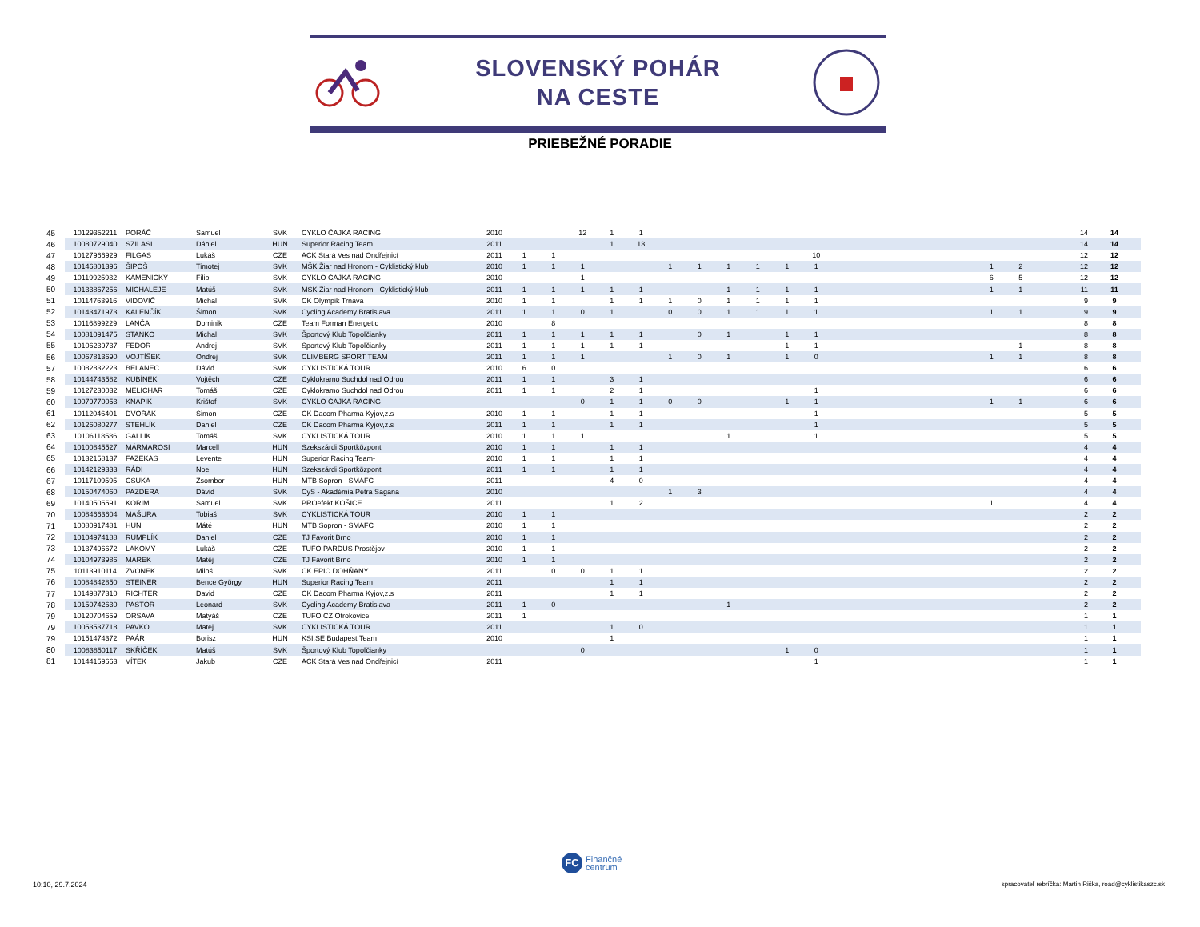SLOVENSKÝ POHÁR
NA CESTE
PRIEBEŽNÉ PORADIE
| 45 | 10129352211 | PORÁČ | Samuel | SVK | CYKLO ČAJKA RACING | 2010 | | | 12 | 1 | 1 | | | | | | | | | | | | | | 14 | 14 |
| 46 | 10080729040 | SZILASI | Dániel | HUN | Superior Racing Team | 2011 | | | | 1 | 13 | | | | | | | | | | | | | | 14 | 14 |
| 47 | 10127966929 | FILGAS | Lukáš | CZE | ACK Stará Ves nad Ondřejnicí | 2011 | 1 | 1 | | | | | | | | | 10 | | | | | | | | 12 | 12 |
| 48 | 10146801396 | ŠIPOŠ | Timotej | SVK | MŠK Žiar nad Hronom - Cyklistický klub | 2010 | 1 | 1 | 1 | | | 1 | 1 | 1 | 1 | 1 | 1 | | | | | | 1 | 2 | 12 | 12 |
| 49 | 10119925932 | KAMENICKÝ | Filip | SVK | CYKLO ČAJKA RACING | 2010 | | | 1 | | | | | | | | | | | | | | 6 | 5 | 12 | 12 |
| 50 | 10133867256 | MICHALEJE | Matúš | SVK | MŠK Žiar nad Hronom - Cyklistický klub | 2011 | 1 | 1 | 1 | 1 | 1 | | | 1 | 1 | 1 | 1 | | | | | | 1 | 1 | 11 | 11 |
| 51 | 10114763916 | VIDOVIČ | Michal | SVK | CK Olympik Trnava | 2010 | 1 | 1 | | 1 | 1 | 1 | 0 | 1 | 1 | 1 | 1 | | | | | | | | 9 | 9 |
| 52 | 10143471973 | KALENČÍK | Šimon | SVK | Cycling Academy Bratislava | 2011 | 1 | 1 | 0 | 1 | | 0 | 0 | 1 | 1 | 1 | 1 | | | | | | 1 | 1 | 9 | 9 |
| 53 | 10116899229 | LANČA | Dominik | CZE | Team Forman Energetic | 2010 | | 8 | | | | | | | | | | | | | | | | | 8 | 8 |
| 54 | 10081091475 | STANKO | Michal | SVK | Športový Klub Topoľčianky | 2011 | 1 | 1 | 1 | 1 | 1 | | 0 | 1 | | 1 | 1 | | | | | | | | 8 | 8 |
| 55 | 10106239737 | FEDOR | Andrej | SVK | Športový Klub Topoľčianky | 2011 | 1 | 1 | 1 | 1 | 1 | | | | | 1 | 1 | | | | | | | 1 | 8 | 8 |
| 56 | 10067813690 | VOJTÍŠEK | Ondrej | SVK | CLIMBERG SPORT TEAM | 2011 | 1 | 1 | 1 | | | 1 | 0 | 1 | | 1 | 0 | | | | | | 1 | 1 | 8 | 8 |
| 57 | 10082832223 | BELANEC | Dávid | SVK | CYKLISTICKÁ TOUR | 2010 | 6 | 0 | | | | | | | | | | | | | | | | | 6 | 6 |
| 58 | 10144743582 | KUBÍNEK | Vojtěch | CZE | Cyklokramo Suchdol nad Odrou | 2011 | 1 | 1 | | 3 | 1 | | | | | | | | | | | | | | 6 | 6 |
| 59 | 10127230032 | MELICHAR | Tomáš | CZE | Cyklokramo Suchdol nad Odrou | 2011 | 1 | 1 | | 2 | 1 | | | | | | 1 | | | | | | | | 6 | 6 |
| 60 | 10079770053 | KNAPÍK | Krištof | SVK | CYKLO ČAJKA RACING | | | | 0 | 1 | 1 | 0 | 0 | | | 1 | 1 | | | | | | 1 | 1 | 6 | 6 |
| 61 | 10112046401 | DVOŘÁK | Šimon | CZE | CK Dacom Pharma Kyjov,z.s | 2010 | 1 | 1 | | 1 | 1 | | | | | | 1 | | | | | | | | 5 | 5 |
| 62 | 10126080277 | STEHLÍK | Daniel | CZE | CK Dacom Pharma Kyjov,z.s | 2011 | 1 | 1 | | 1 | 1 | | | | | | 1 | | | | | | | | 5 | 5 |
| 63 | 10106118586 | GALLIK | Tomáš | SVK | CYKLISTICKÁ TOUR | 2010 | 1 | 1 | 1 | | | | | 1 | | | 1 | | | | | | | | 5 | 5 |
| 64 | 10100845527 | MÁRMAROSI | Marcell | HUN | Szekszárdi Sportközpont | 2010 | 1 | 1 | | 1 | 1 | | | | | | | | | | | | | | 4 | 4 |
| 65 | 10132158137 | FAZEKAS | Levente | HUN | Superior Racing Team- | 2010 | 1 | 1 | | 1 | 1 | | | | | | | | | | | | | | 4 | 4 |
| 66 | 10142129333 | RÁDI | Noel | HUN | Szekszárdi Sportközpont | 2011 | 1 | 1 | | 1 | 1 | | | | | | | | | | | | | | 4 | 4 |
| 67 | 10117109595 | CSUKA | Zsombor | HUN | MTB Sopron - SMAFC | 2011 | | | | 4 | 0 | | | | | | | | | | | | | | 4 | 4 |
| 68 | 10150474060 | PAZDERA | Dávid | SVK | CyS - Akadémia Petra Sagana | 2010 | | | | | | 1 | 3 | | | | | | | | | | | | 4 | 4 |
| 69 | 10140505591 | KORIM | Samuel | SVK | PROefekt KOŠICE | 2011 | | | | 1 | 2 | | | | | | | | | | | | 1 | | 4 | 4 |
| 70 | 10084663604 | MAŠURA | Tobiaš | SVK | CYKLISTICKÁ TOUR | 2010 | 1 | 1 | | | | | | | | | | | | | | | | | 2 | 2 |
| 71 | 10080917481 | HUN | Máté | HUN | MTB Sopron - SMAFC | 2010 | 1 | 1 | | | | | | | | | | | | | | | | | 2 | 2 |
| 72 | 10104974188 | RUMPLÍK | Daniel | CZE | TJ Favorit Brno | 2010 | 1 | 1 | | | | | | | | | | | | | | | | | 2 | 2 |
| 73 | 10137496672 | LAKOMÝ | Lukáš | CZE | TUFO PARDUS Prostějov | 2010 | 1 | 1 | | | | | | | | | | | | | | | | | 2 | 2 |
| 74 | 10104973986 | MAREK | Matěj | CZE | TJ Favorit Brno | 2010 | 1 | 1 | | | | | | | | | | | | | | | | | 2 | 2 |
| 75 | 10113910114 | ZVONEK | Miloš | SVK | CK EPIC DOHŇANY | 2011 | | 0 | 0 | 1 | 1 | | | | | | | | | | | | | | 2 | 2 |
| 76 | 10084842850 | STEINER | Bence György | HUN | Superior Racing Team | 2011 | | | | 1 | 1 | | | | | | | | | | | | | | 2 | 2 |
| 77 | 10149877310 | RICHTER | David | CZE | CK Dacom Pharma Kyjov,z.s | 2011 | | | | 1 | 1 | | | | | | | | | | | | | | 2 | 2 |
| 78 | 10150742630 | PASTOR | Leonard | SVK | Cycling Academy Bratislava | 2011 | 1 | 0 | | | | | | 1 | | | | | | | | | | | 2 | 2 |
| 79 | 10120704659 | ORSAVA | Matyáš | CZE | TUFO CZ Otrokovice | 2011 | 1 | | | | | | | | | | | | | | | | | | 1 | 1 |
| 79 | 10053537718 | PAVKO | Matej | SVK | CYKLISTICKÁ TOUR | 2011 | | | | 1 | 0 | | | | | | | | | | | | | | 1 | 1 |
| 79 | 10151474372 | PAÁR | Borisz | HUN | KSI.SE Budapest Team | 2010 | | | | 1 | | | | | | | | | | | | | | | 1 | 1 |
| 80 | 10083850117 | SKŘÍČEK | Matúš | SVK | Športový Klub Topoľčianky | | | | 0 | | | | | | | 1 | 0 | | | | | | | | 1 | 1 |
| 81 | 10144159663 | VÍTEK | Jakub | CZE | ACK Stará Ves nad Ondřejnicí | 2011 | | | | | | | | | | | 1 | | | | | | | | 1 | 1 |
FC
Finančné
centrum
10:10, 29.7.2024
spracovateľ rebríčka: Martin Riška, road@cyklistikaszc.sk